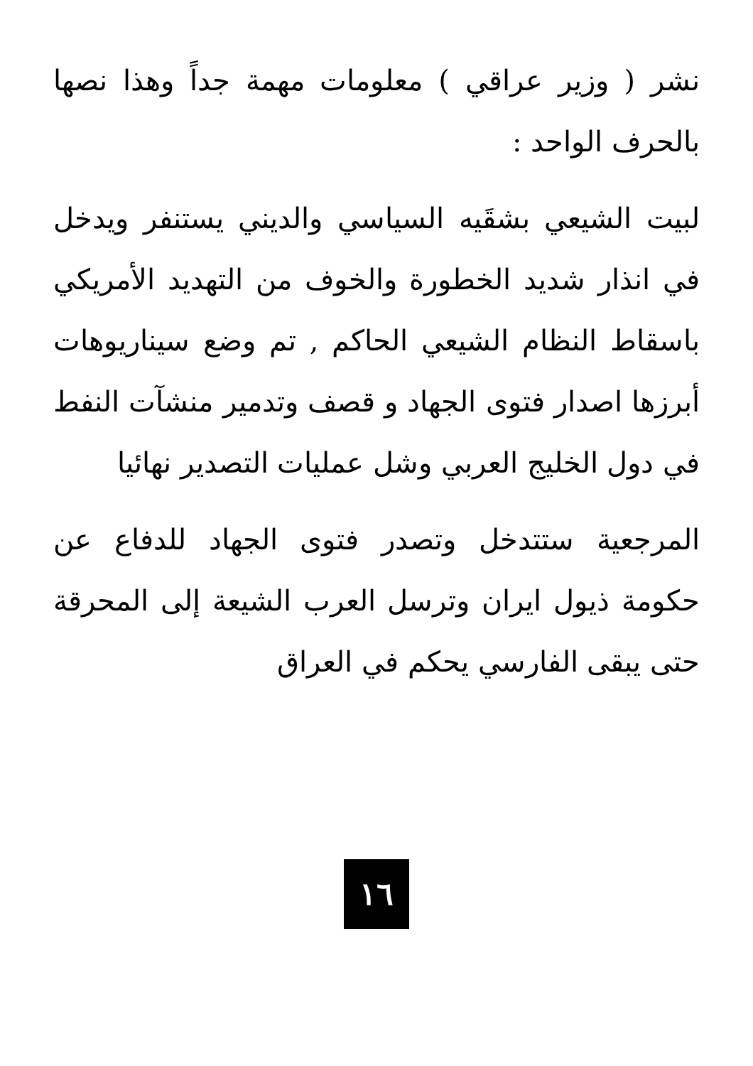نشر ( وزير عراقي ) معلومات مهمة جداً وهذا نصها بالحرف الواحد :
لبيت الشيعي بشقَيه السياسي والديني يستنفر ويدخل في انذار شديد الخطورة والخوف من التهديد الأمريكي باسقاط النظام الشيعي الحاكم , تم وضع سيناريوهات أبرزها اصدار فتوى الجهاد و قصف وتدمير منشآت النفط في دول الخليج العربي وشل عمليات التصدير نهائيا
المرجعية ستتدخل وتصدر فتوى الجهاد للدفاع عن حكومة ذيول ايران وترسل العرب الشيعة إلى المحرقة حتى يبقى الفارسي يحكم في العراق
١٦